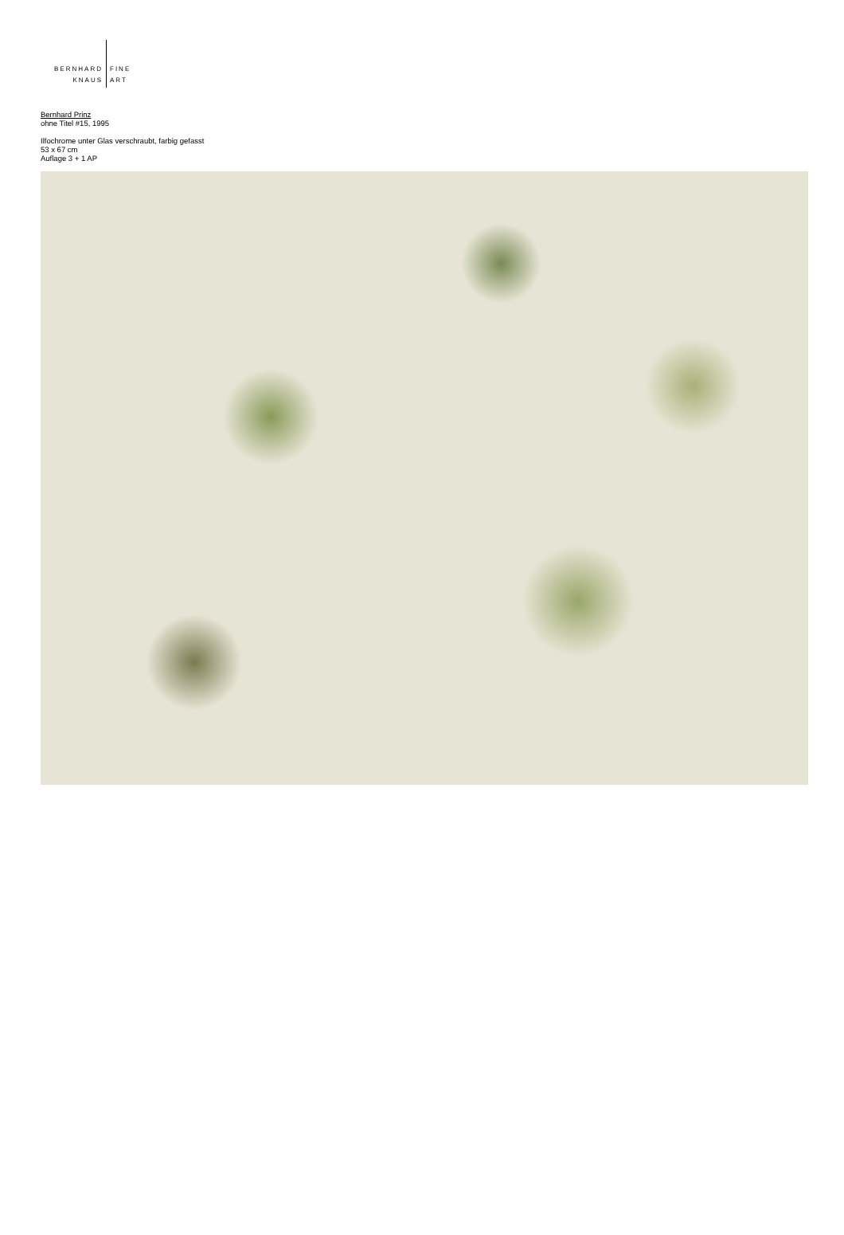BERNHARD FINE
KNAUS ART
Bernhard Prinz
ohne Titel #15, 1995
Ilfochrome unter Glas verschraubt, farbig gefasst
53 x 67 cm
Auflage 3 + 1 AP